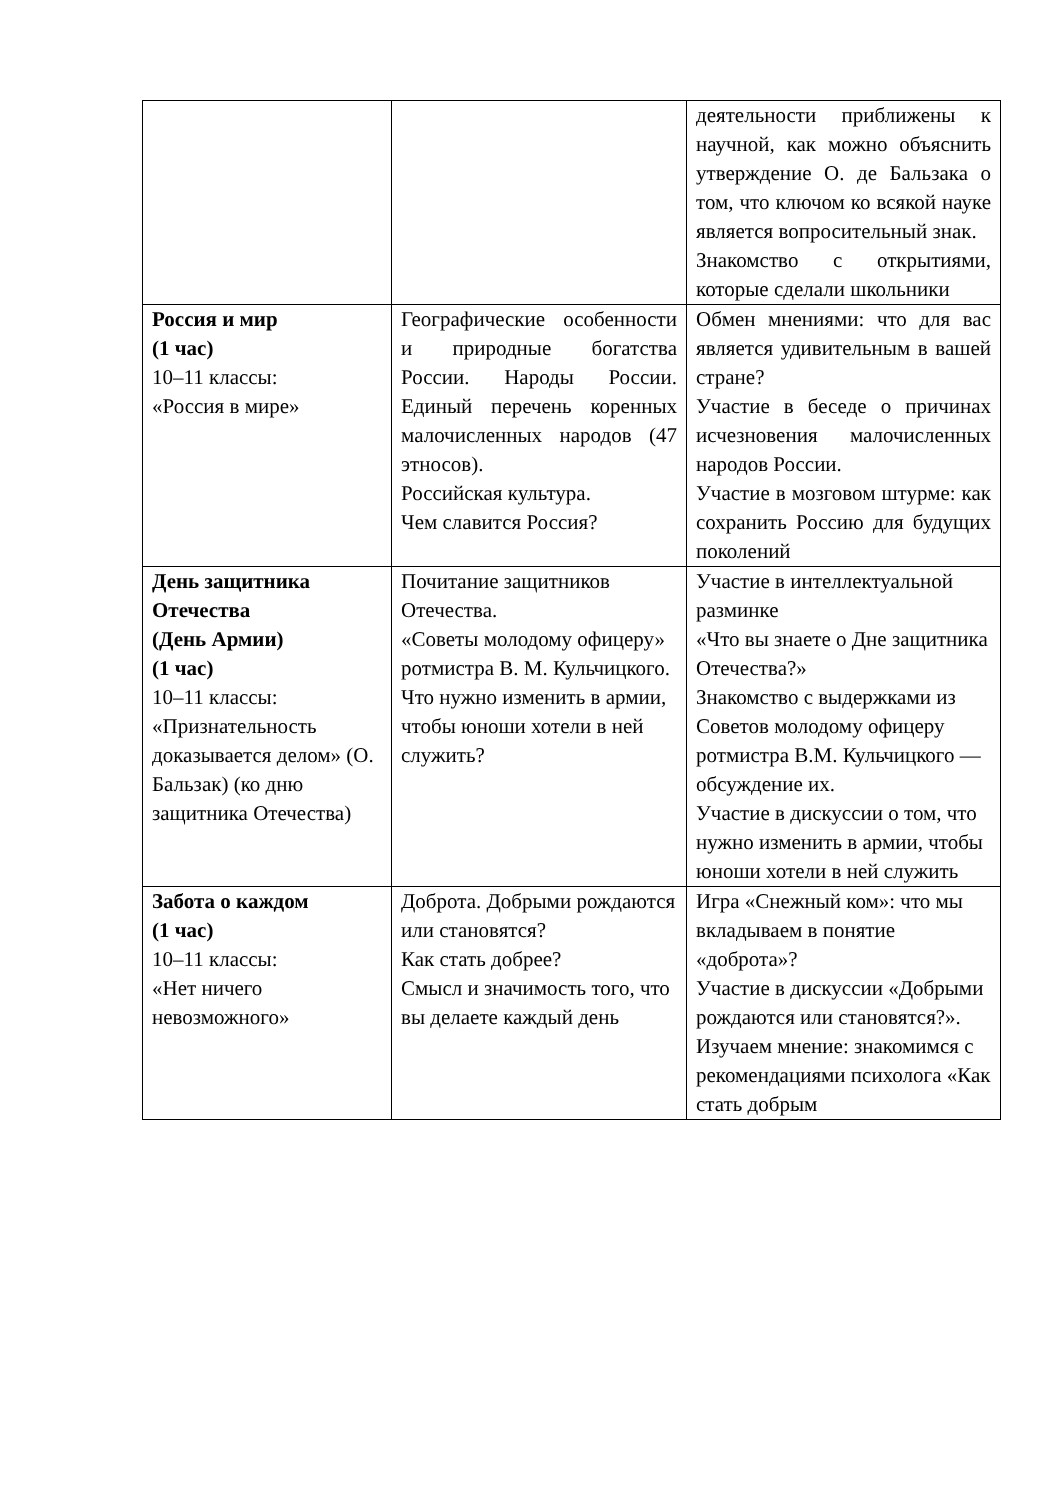| | | деятельности приближены к научной, как можно объяснить утверждение О. де Бальзака о том, что ключом ко всякой науке является вопросительный знак. Знакомство с открытиями, которые сделали школьники |
| Россия и мир (1 час) 10–11 классы: «Россия в мире» | Географические особенности и природные богатства России. Народы России. Единый перечень коренных малочисленных народов (47 этносов). Российская культура. Чем славится Россия? | Обмен мнениями: что для вас является удивительным в вашей стране? Участие в беседе о причинах исчезновения малочисленных народов России. Участие в мозговом штурме: как сохранить Россию для будущих поколений |
| День защитника Отечества (День Армии) (1 час) 10–11 классы: «Признательность доказывается делом» (О. Бальзак) (ко дню защитника Отечества) | Почитание защитников Отечества. «Советы молодому офицеру» ротмистра В. М. Кульчицкого. Что нужно изменить в армии, чтобы юноши хотели в ней служить? | Участие в интеллектуальной разминке «Что вы знаете о Дне защитника Отечества?» Знакомство с выдержками из Советов молодому офицеру ротмистра В.М. Кульчицкого — обсуждение их. Участие в дискуссии о том, что нужно изменить в армии, чтобы юноши хотели в ней служить |
| Забота о каждом (1 час) 10–11 классы: «Нет ничего невозможного» | Доброта. Добрыми рождаются или становятся? Как стать добрее? Смысл и значимость того, что вы делаете каждый день | Игра «Снежный ком»: что мы вкладываем в понятие «доброта»? Участие в дискуссии «Добрыми рождаются или становятся?». Изучаем мнение: знакомимся с рекомендациями психолога «Как стать добрым |